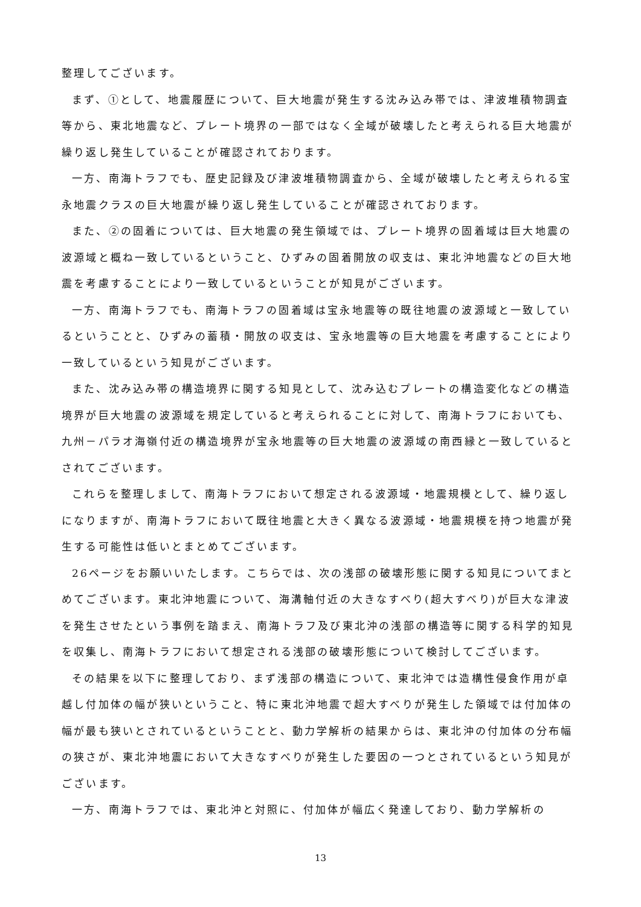整理してございます。
まず、①として、地震履歴について、巨大地震が発生する沈み込み帯では、津波堆積物調査等から、東北地震など、プレート境界の一部ではなく全域が破壊したと考えられる巨大地震が繰り返し発生していることが確認されております。
一方、南海トラフでも、歴史記録及び津波堆積物調査から、全域が破壊したと考えられる宝永地震クラスの巨大地震が繰り返し発生していることが確認されております。
また、②の固着については、巨大地震の発生領域では、プレート境界の固着域は巨大地震の波源域と概ね一致しているということ、ひずみの固着開放の収支は、東北沖地震などの巨大地震を考慮することにより一致しているということが知見がございます。
一方、南海トラフでも、南海トラフの固着域は宝永地震等の既往地震の波源域と一致しているということと、ひずみの蓄積・開放の収支は、宝永地震等の巨大地震を考慮することにより一致しているという知見がございます。
また、沈み込み帯の構造境界に関する知見として、沈み込むプレートの構造変化などの構造境界が巨大地震の波源域を規定していると考えられることに対して、南海トラフにおいても、九州－パラオ海嶺付近の構造境界が宝永地震等の巨大地震の波源域の南西縁と一致しているとされてございます。
これらを整理しまして、南海トラフにおいて想定される波源域・地震規模として、繰り返しになりますが、南海トラフにおいて既往地震と大きく異なる波源域・地震規模を持つ地震が発生する可能性は低いとまとめてございます。
26ページをお願いいたします。こちらでは、次の浅部の破壊形態に関する知見についてまとめてございます。東北沖地震について、海溝軸付近の大きなすべり(超大すべり)が巨大な津波を発生させたという事例を踏まえ、南海トラフ及び東北沖の浅部の構造等に関する科学的知見を収集し、南海トラフにおいて想定される浅部の破壊形態について検討してございます。
その結果を以下に整理しており、まず浅部の構造について、東北沖では造構性侵食作用が卓越し付加体の幅が狭いということ、特に東北沖地震で超大すべりが発生した領域では付加体の幅が最も狭いとされているということと、動力学解析の結果からは、東北沖の付加体の分布幅の狭さが、東北沖地震において大きなすべりが発生した要因の一つとされているという知見がございます。
一方、南海トラフでは、東北沖と対照に、付加体が幅広く発達しており、動力学解析の
13